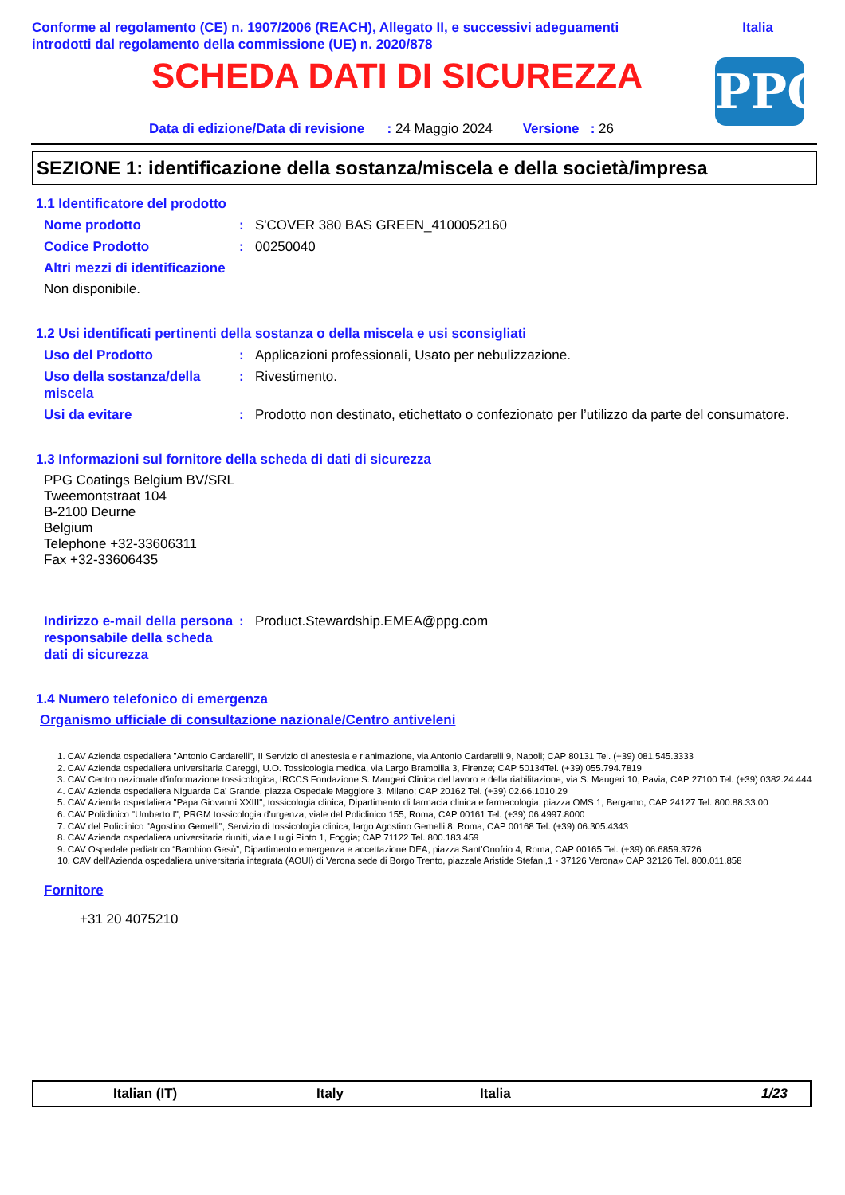Conforme al regolamento (CE) n. 1907/2006 (REACH), Allegato II, e successivi adeguamenti
introdotti dal regolamento della commissione (UE) n. 2020/878
Italia
SCHEDA DATI DI SICUREZZA PPG
Data di edizione/Data di revisione : 24 Maggio 2024 Versione : 26
SEZIONE 1: identificazione della sostanza/miscela e della società/impresa
1.1 Identificatore del prodotto
Nome prodotto: S'COVER 380 BAS GREEN_4100052160
Codice Prodotto: 00250040
Altri mezzi di identificazione
Non disponibile.
1.2 Usi identificati pertinenti della sostanza o della miscela e usi sconsigliati
Uso del Prodotto: Applicazioni professionali, Usato per nebulizzazione.
Uso della sostanza/della miscela: Rivestimento.
Usi da evitare: Prodotto non destinato, etichettato o confezionato per l’utilizzo da parte del consumatore.
1.3 Informazioni sul fornitore della scheda di dati di sicurezza
PPG Coatings Belgium BV/SRL
Tweemontstraat 104
B-2100 Deurne
Belgium
Telephone +32-33606311
Fax +32-33606435
Indirizzo e-mail della persona responsabile della scheda dati di sicurezza: Product.Stewardship.EMEA@ppg.com
1.4 Numero telefonico di emergenza
Organismo ufficiale di consultazione nazionale/Centro antiveleni
1. CAV Azienda ospedaliera "Antonio Cardarelli", II Servizio di anestesia e rianimazione, via Antonio Cardarelli 9, Napoli; CAP 80131 Tel. (+39) 081.545.3333
2. CAV Azienda ospedaliera universitaria Careggi, U.O. Tossicologia medica, via Largo Brambilla 3, Firenze; CAP 50134Tel. (+39) 055.794.7819
3. CAV Centro nazionale d'informazione tossicologica, IRCCS Fondazione S. Maugeri Clinica del lavoro e della riabilitazione, via S. Maugeri 10, Pavia; CAP 27100 Tel. (+39) 0382.24.444
4. CAV Azienda ospedaliera Niguarda Ca' Grande, piazza Ospedale Maggiore 3, Milano; CAP 20162 Tel. (+39) 02.66.1010.29
5. CAV Azienda ospedaliera "Papa Giovanni XXIII", tossicologia clinica, Dipartimento di farmacia clinica e farmacologia, piazza OMS 1, Bergamo; CAP 24127 Tel. 800.88.33.00
6. CAV Policlinico "Umberto I", PRGM tossicologia d'urgenza, viale del Policlinico 155, Roma; CAP 00161 Tel. (+39) 06.4997.8000
7. CAV del Policlinico "Agostino Gemelli", Servizio di tossicologia clinica, largo Agostino Gemelli 8, Roma; CAP 00168 Tel. (+39) 06.305.4343
8. CAV Azienda ospedaliera universitaria riuniti, viale Luigi Pinto 1, Foggia; CAP 71122 Tel. 800.183.459
9. CAV Ospedale pediatrico “Bambino Gesù”, Dipartimento emergenza e accettazione DEA, piazza Sant’Onofrio 4, Roma; CAP 00165 Tel. (+39) 06.6859.3726
10. CAV dell'Azienda ospedaliera universitaria integrata (AOUI) di Verona sede di Borgo Trento, piazzale Aristide Stefani,1 - 37126 Verona» CAP 32126 Tel. 800.011.858
Fornitore
+31 20 4075210
Italian (IT) Italy Italia 1/23